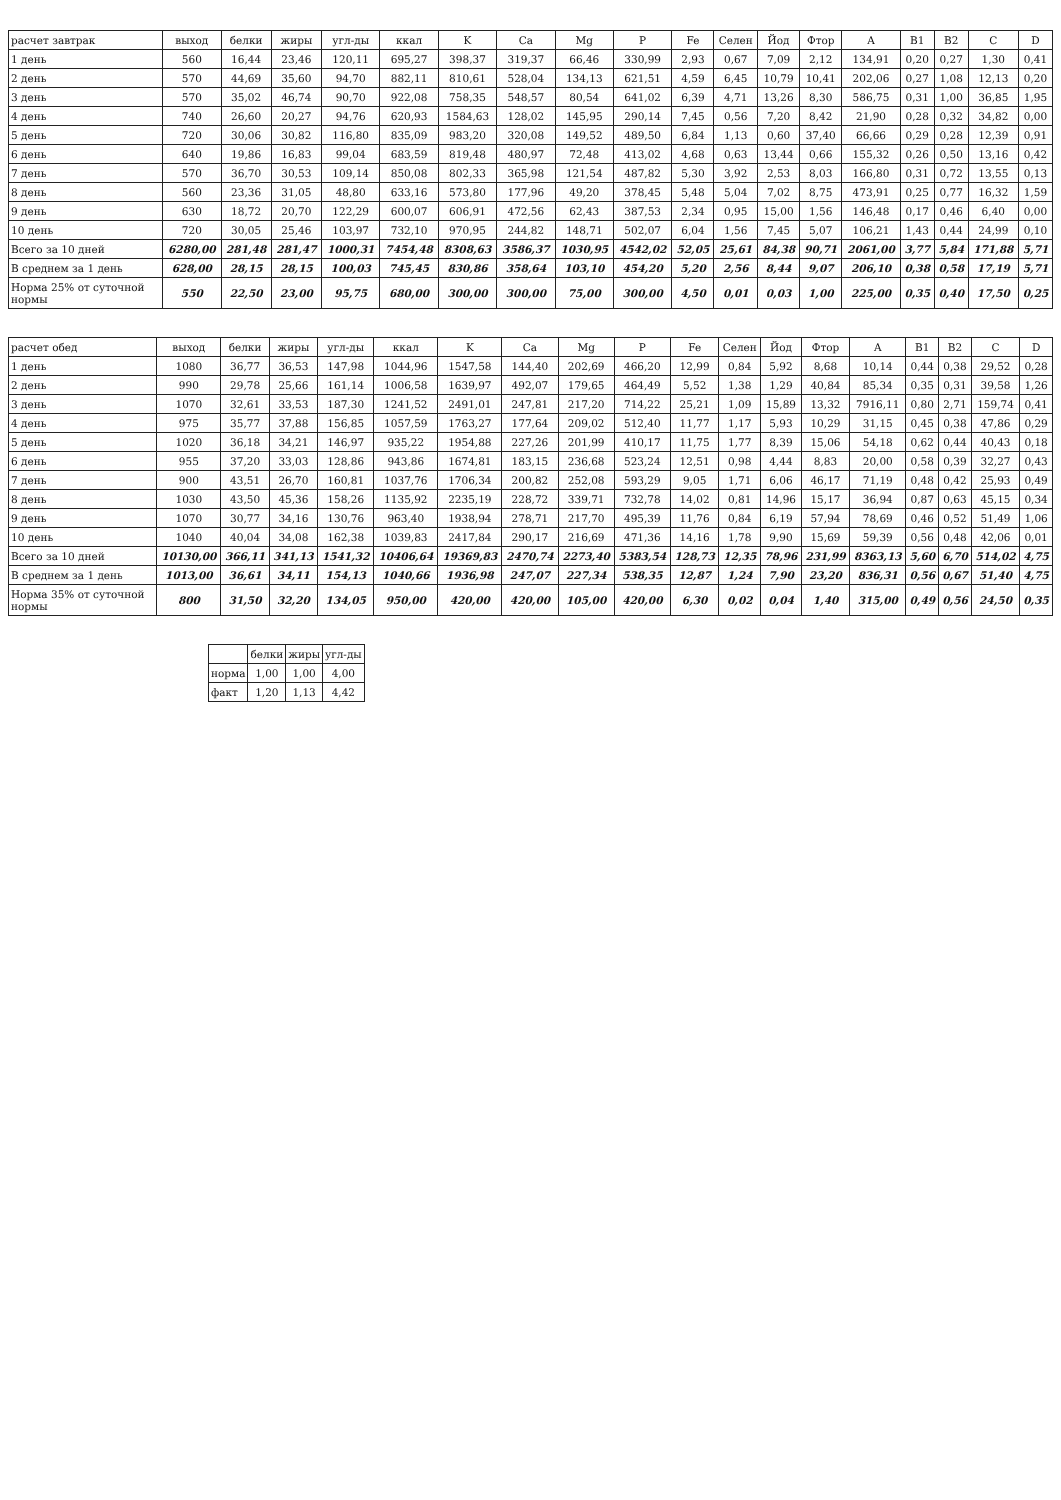| расчет завтрак | выход | белки | жиры | угл-ды | ккал | K | Ca | Mg | P | Fe | Селен | Йод | Фтор | A | B1 | B2 | C | D |
| --- | --- | --- | --- | --- | --- | --- | --- | --- | --- | --- | --- | --- | --- | --- | --- | --- | --- | --- |
| 1 день | 560 | 16,44 | 23,46 | 120,11 | 695,27 | 398,37 | 319,37 | 66,46 | 330,99 | 2,93 | 0,67 | 7,09 | 2,12 | 134,91 | 0,20 | 0,27 | 1,30 | 0,41 |
| 2 день | 570 | 44,69 | 35,60 | 94,70 | 882,11 | 810,61 | 528,04 | 134,13 | 621,51 | 4,59 | 6,45 | 10,79 | 10,41 | 202,06 | 0,27 | 1,08 | 12,13 | 0,20 |
| 3 день | 570 | 35,02 | 46,74 | 90,70 | 922,08 | 758,35 | 548,57 | 80,54 | 641,02 | 6,39 | 4,71 | 13,26 | 8,30 | 586,75 | 0,31 | 1,00 | 36,85 | 1,95 |
| 4 день | 740 | 26,60 | 20,27 | 94,76 | 620,93 | 1584,63 | 128,02 | 145,95 | 290,14 | 7,45 | 0,56 | 7,20 | 8,42 | 21,90 | 0,28 | 0,32 | 34,82 | 0,00 |
| 5 день | 720 | 30,06 | 30,82 | 116,80 | 835,09 | 983,20 | 320,08 | 149,52 | 489,50 | 6,84 | 1,13 | 0,60 | 37,40 | 66,66 | 0,29 | 0,28 | 12,39 | 0,91 |
| 6 день | 640 | 19,86 | 16,83 | 99,04 | 683,59 | 819,48 | 480,97 | 72,48 | 413,02 | 4,68 | 0,63 | 13,44 | 0,66 | 155,32 | 0,26 | 0,50 | 13,16 | 0,42 |
| 7 день | 570 | 36,70 | 30,53 | 109,14 | 850,08 | 802,33 | 365,98 | 121,54 | 487,82 | 5,30 | 3,92 | 2,53 | 8,03 | 166,80 | 0,31 | 0,72 | 13,55 | 0,13 |
| 8 день | 560 | 23,36 | 31,05 | 48,80 | 633,16 | 573,80 | 177,96 | 49,20 | 378,45 | 5,48 | 5,04 | 7,02 | 8,75 | 473,91 | 0,25 | 0,77 | 16,32 | 1,59 |
| 9 день | 630 | 18,72 | 20,70 | 122,29 | 600,07 | 606,91 | 472,56 | 62,43 | 387,53 | 2,34 | 0,95 | 15,00 | 1,56 | 146,48 | 0,17 | 0,46 | 6,40 | 0,00 |
| 10 день | 720 | 30,05 | 25,46 | 103,97 | 732,10 | 970,95 | 244,82 | 148,71 | 502,07 | 6,04 | 1,56 | 7,45 | 5,07 | 106,21 | 1,43 | 0,44 | 24,99 | 0,10 |
| Всего за 10 дней | 6280,00 | 281,48 | 281,47 | 1000,31 | 7454,48 | 8308,63 | 3586,37 | 1030,95 | 4542,02 | 52,05 | 25,61 | 84,38 | 90,71 | 2061,00 | 3,77 | 5,84 | 171,88 | 5,71 |
| В среднем за 1 день | 628,00 | 28,15 | 28,15 | 100,03 | 745,45 | 830,86 | 358,64 | 103,10 | 454,20 | 5,20 | 2,56 | 8,44 | 9,07 | 206,10 | 0,38 | 0,58 | 17,19 | 5,71 |
| Норма 25% от суточной нормы | 550 | 22,50 | 23,00 | 95,75 | 680,00 | 300,00 | 300,00 | 75,00 | 300,00 | 4,50 | 0,01 | 0,03 | 1,00 | 225,00 | 0,35 | 0,40 | 17,50 | 0,25 |
| расчет обед | выход | белки | жиры | угл-ды | ккал | K | Ca | Mg | P | Fe | Селен | Йод | Фтор | A | B1 | B2 | C | D |
| --- | --- | --- | --- | --- | --- | --- | --- | --- | --- | --- | --- | --- | --- | --- | --- | --- | --- | --- |
| 1 день | 1080 | 36,77 | 36,53 | 147,98 | 1044,96 | 1547,58 | 144,40 | 202,69 | 466,20 | 12,99 | 0,84 | 5,92 | 8,68 | 10,14 | 0,44 | 0,38 | 29,52 | 0,28 |
| 2 день | 990 | 29,78 | 25,66 | 161,14 | 1006,58 | 1639,97 | 492,07 | 179,65 | 464,49 | 5,52 | 1,38 | 1,29 | 40,84 | 85,34 | 0,35 | 0,31 | 39,58 | 1,26 |
| 3 день | 1070 | 32,61 | 33,53 | 187,30 | 1241,52 | 2491,01 | 247,81 | 217,20 | 714,22 | 25,21 | 1,09 | 15,89 | 13,32 | 7916,11 | 0,80 | 2,71 | 159,74 | 0,41 |
| 4 день | 975 | 35,77 | 37,88 | 156,85 | 1057,59 | 1763,27 | 177,64 | 209,02 | 512,40 | 11,77 | 1,17 | 5,93 | 10,29 | 31,15 | 0,45 | 0,38 | 47,86 | 0,29 |
| 5 день | 1020 | 36,18 | 34,21 | 146,97 | 935,22 | 1954,88 | 227,26 | 201,99 | 410,17 | 11,75 | 1,77 | 8,39 | 15,06 | 54,18 | 0,62 | 0,44 | 40,43 | 0,18 |
| 6 день | 955 | 37,20 | 33,03 | 128,86 | 943,86 | 1674,81 | 183,15 | 236,68 | 523,24 | 12,51 | 0,98 | 4,44 | 8,83 | 20,00 | 0,58 | 0,39 | 32,27 | 0,43 |
| 7 день | 900 | 43,51 | 26,70 | 160,81 | 1037,76 | 1706,34 | 200,82 | 252,08 | 593,29 | 9,05 | 1,71 | 6,06 | 46,17 | 71,19 | 0,48 | 0,42 | 25,93 | 0,49 |
| 8 день | 1030 | 43,50 | 45,36 | 158,26 | 1135,92 | 2235,19 | 228,72 | 339,71 | 732,78 | 14,02 | 0,81 | 14,96 | 15,17 | 36,94 | 0,87 | 0,63 | 45,15 | 0,34 |
| 9 день | 1070 | 30,77 | 34,16 | 130,76 | 963,40 | 1938,94 | 278,71 | 217,70 | 495,39 | 11,76 | 0,84 | 6,19 | 57,94 | 78,69 | 0,46 | 0,52 | 51,49 | 1,06 |
| 10 день | 1040 | 40,04 | 34,08 | 162,38 | 1039,83 | 2417,84 | 290,17 | 216,69 | 471,36 | 14,16 | 1,78 | 9,90 | 15,69 | 59,39 | 0,56 | 0,48 | 42,06 | 0,01 |
| Всего за 10 дней | 10130,00 | 366,11 | 341,13 | 1541,32 | 10406,64 | 19369,83 | 2470,74 | 2273,40 | 5383,54 | 128,73 | 12,35 | 78,96 | 231,99 | 8363,13 | 5,60 | 6,70 | 514,02 | 4,75 |
| В среднем за 1 день | 1013,00 | 36,61 | 34,11 | 154,13 | 1040,66 | 1936,98 | 247,07 | 227,34 | 538,35 | 12,87 | 1,24 | 7,90 | 23,20 | 836,31 | 0,56 | 0,67 | 51,40 | 4,75 |
| Норма 35% от суточной нормы | 800 | 31,50 | 32,20 | 134,05 | 950,00 | 420,00 | 420,00 | 105,00 | 420,00 | 6,30 | 0,02 | 0,04 | 1,40 | 315,00 | 0,49 | 0,56 | 24,50 | 0,35 |
| | белки | жиры | угл-ды |
| --- | --- | --- | --- |
| норма | 1,00 | 1,00 | 4,00 |
| факт | 1,20 | 1,13 | 4,42 |